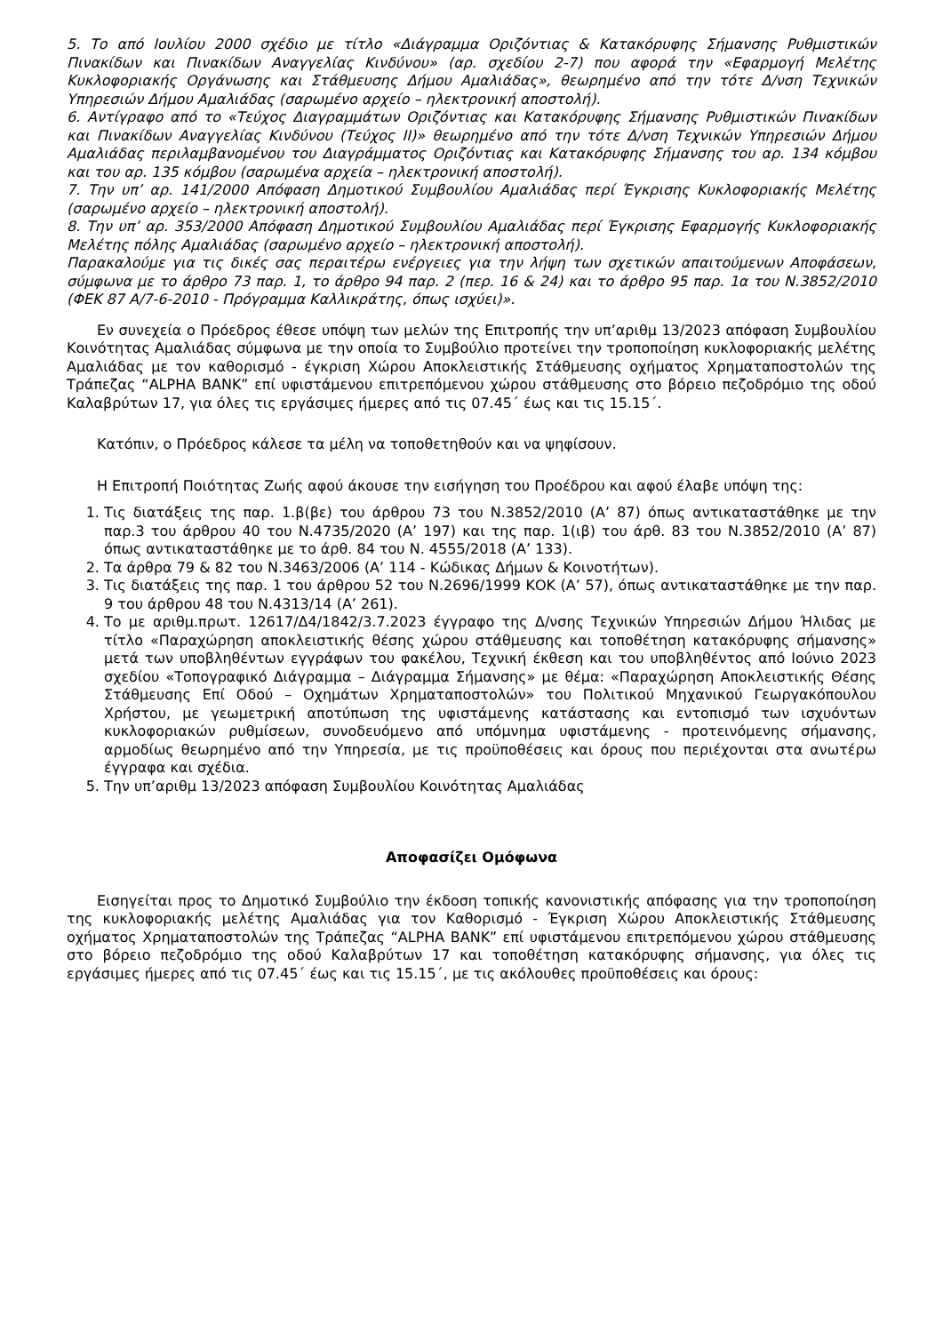5. Το από Ιουλίου 2000 σχέδιο με τίτλο «Διάγραμμα Οριζόντιας & Κατακόρυφης Σήμανσης Ρυθμιστικών Πινακίδων και Πινακίδων Αναγγελίας Κινδύνου» (αρ. σχεδίου 2-7) που αφορά την «Εφαρμογή Μελέτης Κυκλοφοριακής Οργάνωσης και Στάθμευσης Δήμου Αμαλιάδας», θεωρημένο από την τότε Δ/νση Τεχνικών Υπηρεσιών Δήμου Αμαλιάδας (σαρωμένο αρχείο – ηλεκτρονική αποστολή).
6. Αντίγραφο από το «Τεύχος Διαγραμμάτων Οριζόντιας και Κατακόρυφης Σήμανσης Ρυθμιστικών Πινακίδων και Πινακίδων Αναγγελίας Κινδύνου (Τεύχος ΙΙ)» θεωρημένο από την τότε Δ/νση Τεχνικών Υπηρεσιών Δήμου Αμαλιάδας περιλαμβανομένου του Διαγράμματος Οριζόντιας και Κατακόρυφης Σήμανσης του αρ. 134 κόμβου και του αρ. 135 κόμβου (σαρωμένα αρχεία – ηλεκτρονική αποστολή).
7. Την υπ’ αρ. 141/2000 Απόφαση Δημοτικού Συμβουλίου Αμαλιάδας περί Έγκρισης Κυκλοφοριακής Μελέτης (σαρωμένο αρχείο – ηλεκτρονική αποστολή).
8. Την υπ’ αρ. 353/2000 Απόφαση Δημοτικού Συμβουλίου Αμαλιάδας περί Έγκρισης Εφαρμογής Κυκλοφοριακής Μελέτης πόλης Αμαλιάδας (σαρωμένο αρχείο – ηλεκτρονική αποστολή).
Παρακαλούμε για τις δικές σας περαιτέρω ενέργειες για την λήψη των σχετικών απαιτούμενων Αποφάσεων, σύμφωνα με το άρθρο 73 παρ. 1, το άρθρο 94 παρ. 2 (περ. 16 & 24) και το άρθρο 95 παρ. 1α του Ν.3852/2010 (ΦΕΚ 87 Α/7-6-2010 - Πρόγραμμα Καλλικράτης, όπως ισχύει)».
Εν συνεχεία ο Πρόεδρος έθεσε υπόψη των μελών της Επιτροπής την υπ’αριθμ 13/2023 απόφαση Συμβουλίου Κοινότητας Αμαλιάδας σύμφωνα με την οποία το Συμβούλιο προτείνει την τροποποίηση κυκλοφοριακής μελέτης Αμαλιάδας με τον καθορισμό - έγκριση Χώρου Αποκλειστικής Στάθμευσης οχήματος Χρηματαποστολών της Τράπεζας “ALPHA BANK” επί υφιστάμενου επιτρεπόμενου χώρου στάθμευσης στο βόρειο πεζοδρόμιο της οδού Καλαβρύτων 17, για όλες τις εργάσιμες ήμερες από τις 07.45΄ έως και τις 15.15΄.
Κατόπιν, ο Πρόεδρος κάλεσε τα μέλη να τοποθετηθούν και να ψηφίσουν.
Η Επιτροπή Ποιότητας Ζωής αφού άκουσε την εισήγηση του Προέδρου και αφού έλαβε υπόψη της:
1. Τις διατάξεις της παρ. 1.β(βε) του άρθρου 73 του Ν.3852/2010 (Α’ 87) όπως αντικαταστάθηκε με την παρ.3 του άρθρου 40 του Ν.4735/2020 (Α’ 197) και της παρ. 1(ιβ) του άρθ. 83 του Ν.3852/2010 (Α’ 87) όπως αντικαταστάθηκε με το άρθ. 84 του Ν. 4555/2018 (Α’ 133).
2. Τα άρθρα 79 & 82 του Ν.3463/2006 (Α’ 114 - Κώδικας Δήμων & Κοινοτήτων).
3. Τις διατάξεις της παρ. 1 του άρθρου 52 του Ν.2696/1999 ΚΟΚ (Α’ 57), όπως αντικαταστάθηκε με την παρ. 9 του άρθρου 48 του Ν.4313/14 (Α’ 261).
4. Το με αριθμ.πρωτ. 12617/Δ4/1842/3.7.2023 έγγραφο της Δ/νσης Τεχνικών Υπηρεσιών Δήμου Ήλιδας με τίτλο «Παραχώρηση αποκλειστικής θέσης χώρου στάθμευσης και τοποθέτηση κατακόρυφης σήμανσης» μετά των υποβληθέντων εγγράφων του φακέλου, Τεχνική έκθεση και του υποβληθέντος από Ιούνιο 2023 σχεδίου «Τοπογραφικό Διάγραμμα – Διάγραμμα Σήμανσης» με θέμα: «Παραχώρηση Αποκλειστικής Θέσης Στάθμευσης Επί Οδού – Οχημάτων Χρηματαποστολών» του Πολιτικού Μηχανικού Γεωργακόπουλου Χρήστου, με γεωμετρική αποτύπωση της υφιστάμενης κατάστασης και εντοπισμό των ισχυόντων κυκλοφοριακών ρυθμίσεων, συνοδευόμενο από υπόμνημα υφιστάμενης - προτεινόμενης σήμανσης, αρμοδίως θεωρημένο από την Υπηρεσία, με τις προϋποθέσεις και όρους που περιέχονται στα ανωτέρω έγγραφα και σχέδια.
5. Την υπ’αριθμ 13/2023 απόφαση Συμβουλίου Κοινότητας Αμαλιάδας
Αποφασίζει Ομόφωνα
Εισηγείται προς το Δημοτικό Συμβούλιο την έκδοση τοπικής κανονιστικής απόφασης για την τροποποίηση της κυκλοφοριακής μελέτης Αμαλιάδας για τον Καθορισμό - Έγκριση Χώρου Αποκλειστικής Στάθμευσης οχήματος Χρηματαποστολών της Τράπεζας “ALPHA BANK” επί υφιστάμενου επιτρεπόμενου χώρου στάθμευσης στο βόρειο πεζοδρόμιο της οδού Καλαβρύτων 17 και τοποθέτηση κατακόρυφης σήμανσης, για όλες τις εργάσιμες ήμερες από τις 07.45΄ έως και τις 15.15΄, με τις ακόλουθες προϋποθέσεις και όρους: